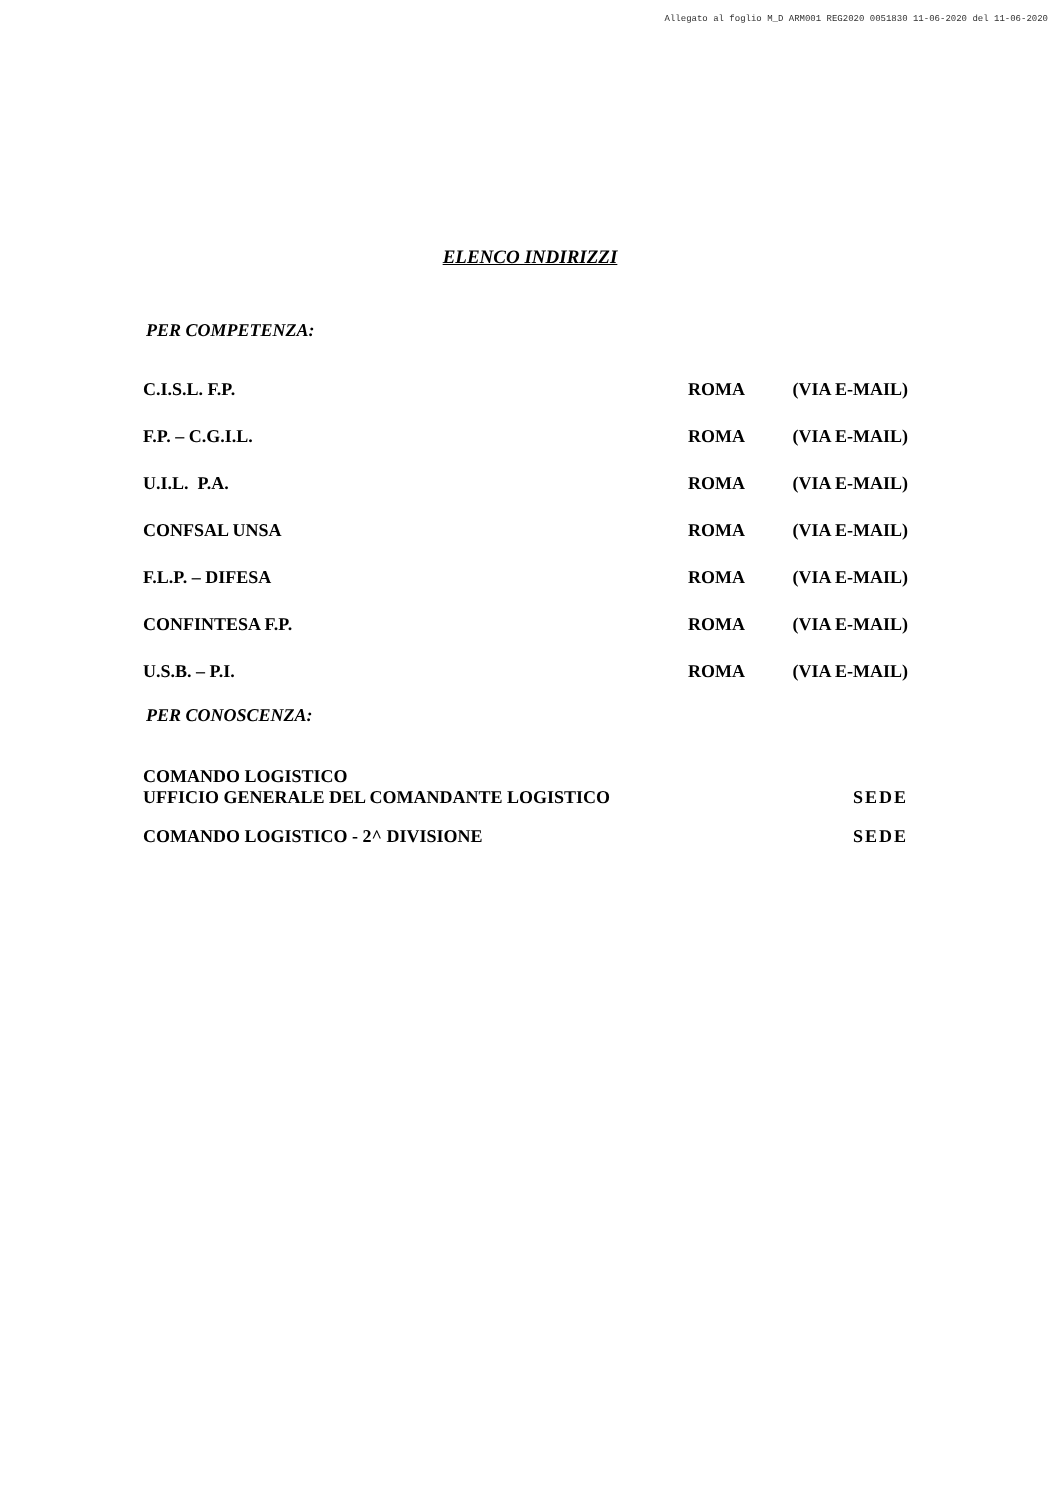Allegato al foglio M_D ARM001 REG2020 0051830 11-06-2020 del 11-06-2020
ELENCO INDIRIZZI
PER COMPETENZA:
C.I.S.L. F.P. ROMA (VIA E-MAIL)
F.P. – C.G.I.L. ROMA (VIA E-MAIL)
U.I.L. P.A. ROMA (VIA E-MAIL)
CONFSAL UNSA ROMA (VIA E-MAIL)
F.L.P. – DIFESA ROMA (VIA E-MAIL)
CONFINTESA F.P. ROMA (VIA E-MAIL)
U.S.B. – P.I. ROMA (VIA E-MAIL)
PER CONOSCENZA:
COMANDO LOGISTICO
UFFICIO GENERALE DEL COMANDANTE LOGISTICO SEDE
COMANDO LOGISTICO - 2^ DIVISIONE SEDE